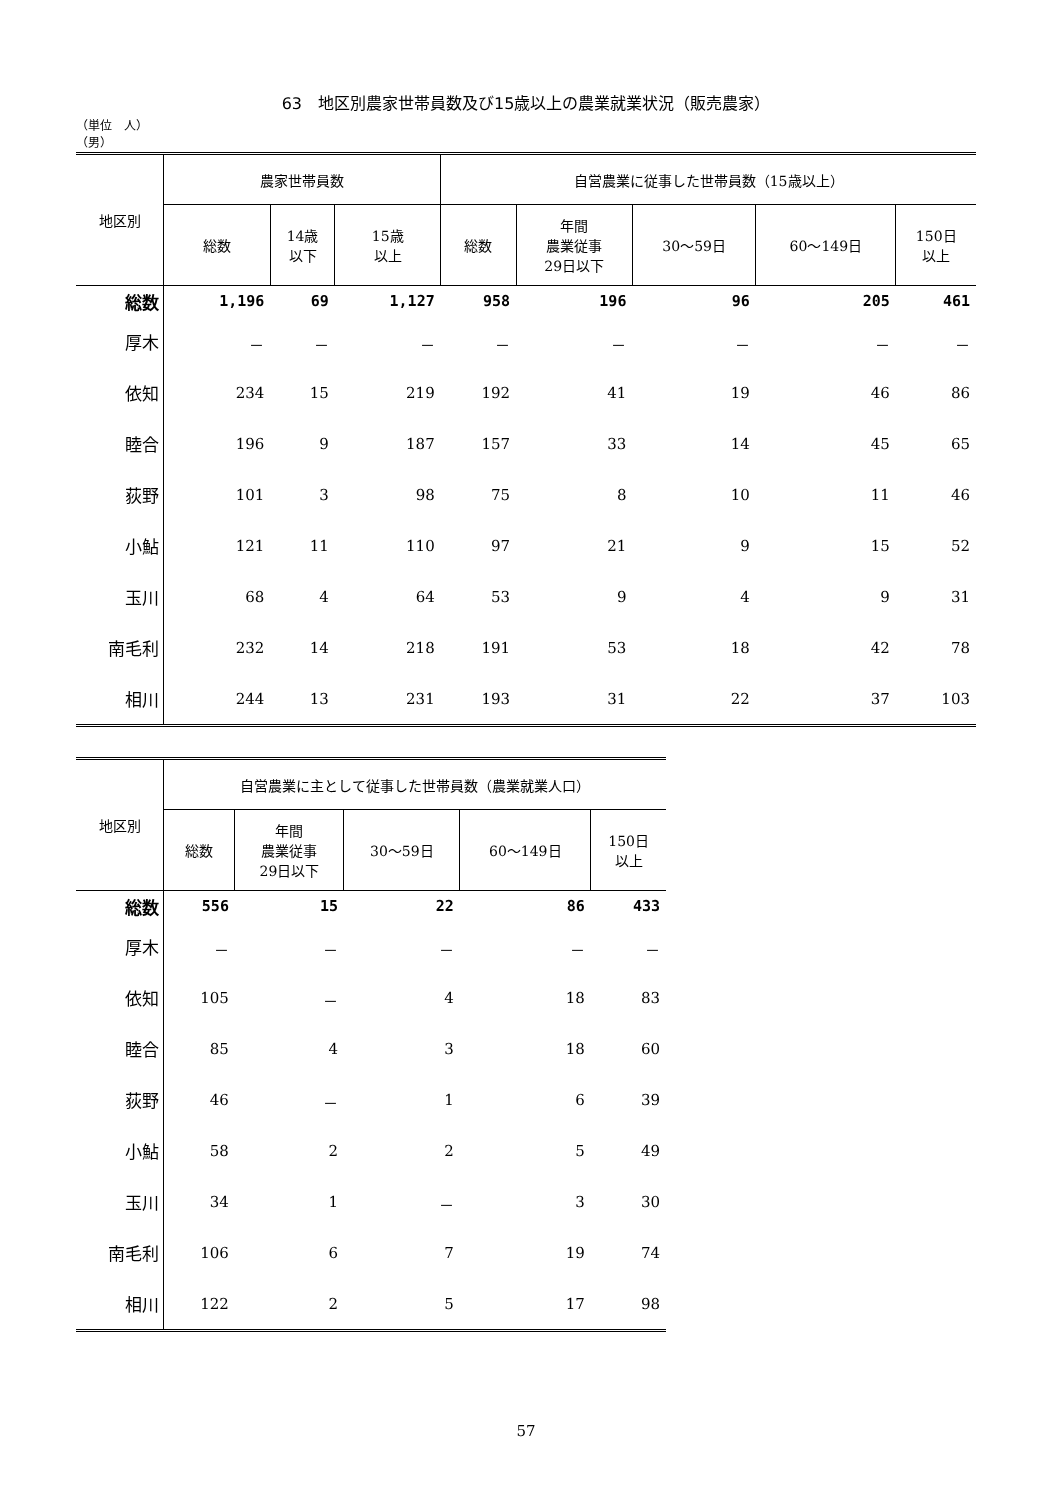63　地区別農家世帯員数及び15歳以上の農業就業状況（販売農家）
（単位　人）
（男）
| 地区別 | 農家世帯員数 | | | 自営農業に従事した世帯員数（15歳以上） | | | | |
| --- | --- | --- | --- | --- | --- | --- | --- | --- |
| | 総数 | 14歳 以下 | 15歳 以上 | 総数 | 年間 農業従事 29日以下 | 30～59日 | 60～149日 | 150日 以上 |
| 総数 | 1,196 | 69 | 1,127 | 958 | 196 | 96 | 205 | 461 |
| 厚木 | － | － | － | － | － | － | － | － |
| 依知 | 234 | 15 | 219 | 192 | 41 | 19 | 46 | 86 |
| 睦合 | 196 | 9 | 187 | 157 | 33 | 14 | 45 | 65 |
| 荻野 | 101 | 3 | 98 | 75 | 8 | 10 | 11 | 46 |
| 小鮎 | 121 | 11 | 110 | 97 | 21 | 9 | 15 | 52 |
| 玉川 | 68 | 4 | 64 | 53 | 9 | 4 | 9 | 31 |
| 南毛利 | 232 | 14 | 218 | 191 | 53 | 18 | 42 | 78 |
| 相川 | 244 | 13 | 231 | 193 | 31 | 22 | 37 | 103 |
| 地区別 | 自営農業に主として従事した世帯員数（農業就業人口） | | | | |
| --- | --- | --- | --- | --- | --- |
| | 総数 | 年間 農業従事 29日以下 | 30～59日 | 60～149日 | 150日 以上 |
| 総数 | 556 | 15 | 22 | 86 | 433 |
| 厚木 | － | － | － | － | － |
| 依知 | 105 | － | 4 | 18 | 83 |
| 睦合 | 85 | 4 | 3 | 18 | 60 |
| 荻野 | 46 | － | 1 | 6 | 39 |
| 小鮎 | 58 | 2 | 2 | 5 | 49 |
| 玉川 | 34 | 1 | － | 3 | 30 |
| 南毛利 | 106 | 6 | 7 | 19 | 74 |
| 相川 | 122 | 2 | 5 | 17 | 98 |
57